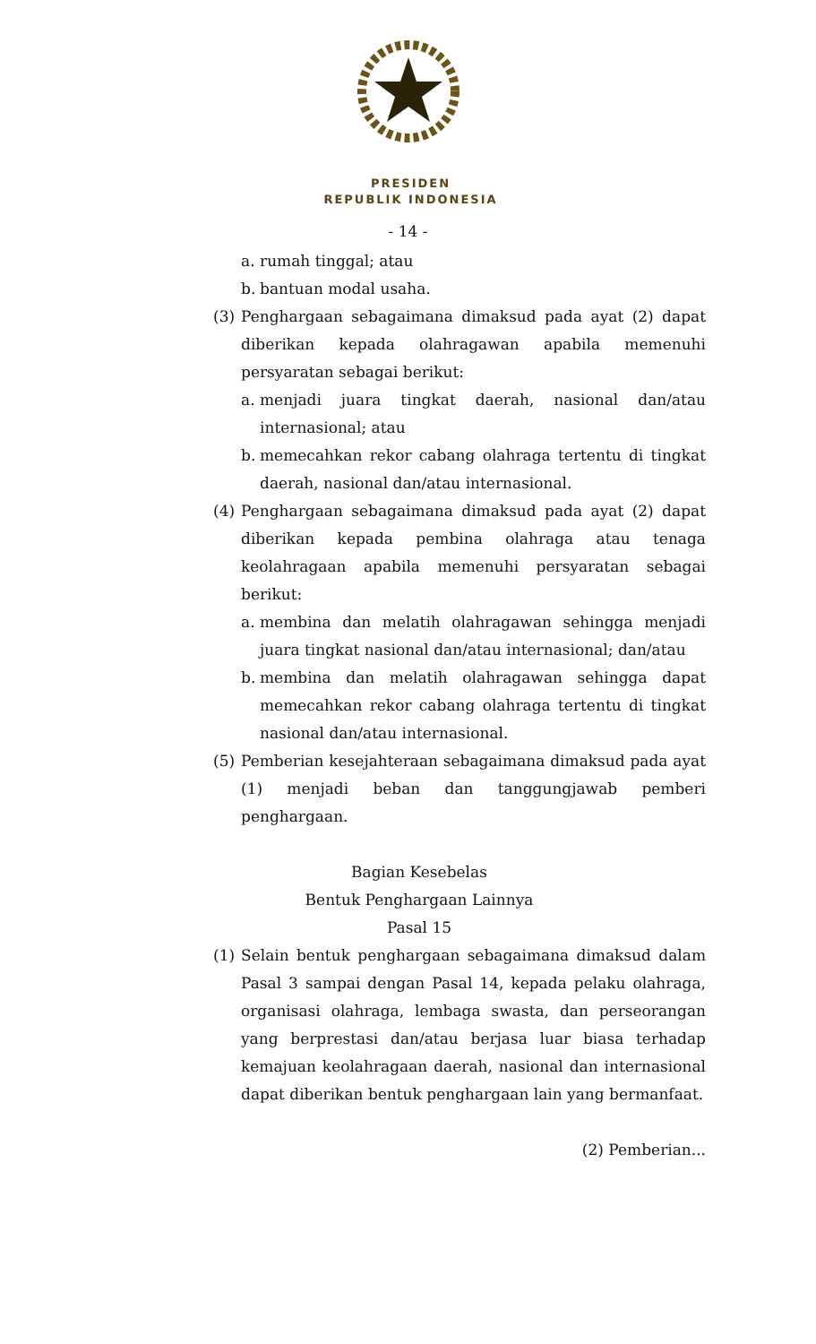PRESIDEN
REPUBLIK INDONESIA
- 14 -
a. rumah tinggal; atau
b. bantuan modal usaha.
(3) Penghargaan sebagaimana dimaksud pada ayat (2) dapat diberikan kepada olahragawan apabila memenuhi persyaratan sebagai berikut:
a. menjadi juara tingkat daerah, nasional dan/atau internasional; atau
b. memecahkan rekor cabang olahraga tertentu di tingkat daerah, nasional dan/atau internasional.
(4) Penghargaan sebagaimana dimaksud pada ayat (2) dapat diberikan kepada pembina olahraga atau tenaga keolahragaan apabila memenuhi persyaratan sebagai berikut:
a. membina dan melatih olahragawan sehingga menjadi juara tingkat nasional dan/atau internasional; dan/atau
b. membina dan melatih olahragawan sehingga dapat memecahkan rekor cabang olahraga tertentu di tingkat nasional dan/atau internasional.
(5) Pemberian kesejahteraan sebagaimana dimaksud pada ayat (1) menjadi beban dan tanggungjawab pemberi penghargaan.
Bagian Kesebelas
Bentuk Penghargaan Lainnya
Pasal 15
(1) Selain bentuk penghargaan sebagaimana dimaksud dalam Pasal 3 sampai dengan Pasal 14, kepada pelaku olahraga, organisasi olahraga, lembaga swasta, dan perseorangan yang berprestasi dan/atau berjasa luar biasa terhadap kemajuan keolahragaan daerah, nasional dan internasional dapat diberikan bentuk penghargaan lain yang bermanfaat.
(2) Pemberian...